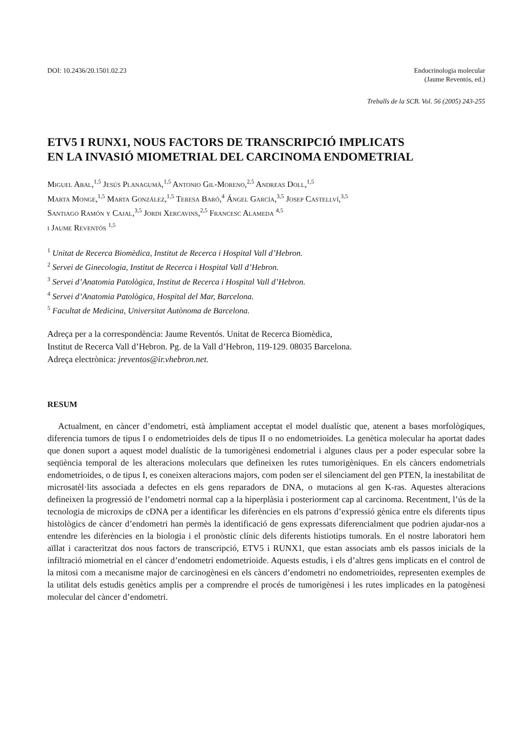DOI: 10.2436/20.1501.02.23 Endocrinologia molecular
(Jaume Reventós, ed.)
Treballs de la SCB. Vol. 56 (2005) 243-255
ETV5 I RUNX1, NOUS FACTORS DE TRANSCRIPCIÓ IMPLICATS
EN LA INVASIÓ MIOMETRIAL DEL CARCINOMA ENDOMETRIAL
Miguel Abal,<sup>1,5</sup> Jesús Planagumà,<sup>1,5</sup> Antonio Gil-Moreno,<sup>2,5</sup> Andreas Doll,<sup>1,5</sup>
Marta Monge,<sup>1,5</sup> Marta González,<sup>1,5</sup> Teresa Baró,<sup>4</sup> Ángel García,<sup>3,5</sup> Josep Castellví,<sup>3,5</sup>
Santiago Ramón y Cajal,<sup>3,5</sup> Jordi Xercavins,<sup>2,5</sup> Francesc Alameda <sup>4,5</sup>
i Jaume Reventós <sup>1,5</sup>
<sup>1</sup> Unitat de Recerca Biomèdica, Institut de Recerca i Hospital Vall d’Hebron.
<sup>2</sup> Servei de Ginecologia, Institut de Recerca i Hospital Vall d’Hebron.
<sup>3</sup> Servei d’Anatomia Patològica, Institut de Recerca i Hospital Vall d’Hebron.
<sup>4</sup> Servei d’Anatomia Patològica, Hospital del Mar, Barcelona.
<sup>5</sup> Facultat de Medicina, Universitat Autònoma de Barcelona.
Adreça per a la correspondència: Jaume Reventós. Unitat de Recerca Biomèdica,
Institut de Recerca Vall d’Hebron. Pg. de la Vall d’Hebron, 119-129. 08035 Barcelona.
Adreça electrònica: jreventos@ir.vhebron.net.
RESUM
Actualment, en càncer d’endometri, està àmpliament acceptat el model dualístic que, atenent a bases morfològiques, diferencia tumors de tipus I o endometrioides dels de tipus II o no endometrioides. La genètica molecular ha aportat dades que donen suport a aquest model dualístic de la tumorigènesi endometrial i algunes claus per a poder especular sobre la seqüència temporal de les alteracions moleculars que defineixen les rutes tumorigèniques. En els càncers endometrials endometrioides, o de tipus I, es coneixen alteracions majors, com poden ser el silenciament del gen PTEN, la inestabilitat de microsatèl·lits associada a defectes en els gens reparadors de DNA, o mutacions al gen K-ras. Aquestes alteracions defineixen la progressió de l’endometri normal cap a la hiperplàsia i posteriorment cap al carcinoma. Recentment, l’ús de la tecnologia de microxips de cDNA per a identificar les diferències en els patrons d’expressió gènica entre els diferents tipus histològics de càncer d’endometri han permès la identificació de gens expressats diferencialment que podrien ajudar-nos a entendre les diferències en la biologia i el pronòstic clínic dels diferents histiotips tumorals. En el nostre laboratori hem aïllat i caracteritzat dos nous factors de transcripció, ETV5 i RUNX1, que estan associats amb els passos inicials de la infiltració miometrial en el càncer d’endometri endometrioide. Aquests estudis, i els d’altres gens implicats en el control de la mitosi com a mecanisme major de carcinogènesi en els càncers d’endometri no endometrioides, representen exemples de la utilitat dels estudis genètics amplis per a comprendre el procés de tumorigènesi i les rutes implicades en la patogènesi molecular del càncer d’endometri.